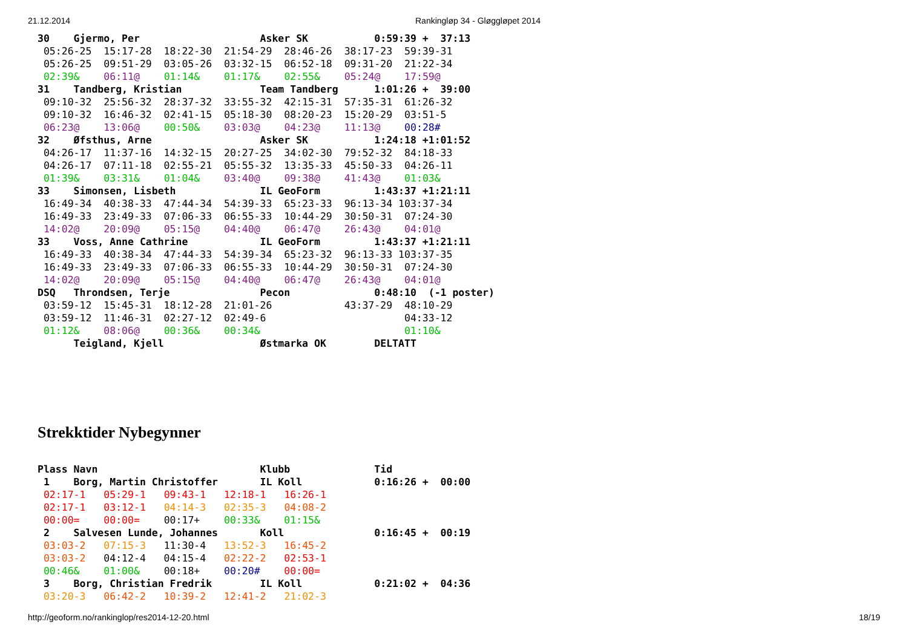21.12.2014 Rankingløp 34 - Gløggløpet 2014
30    Gjermo, Per                    Asker SK           0:59:39 +  37:13
 05:26-25  15:17-28  18:22-30  21:54-29  28:46-26  38:17-23  59:39-31
 05:26-25  09:51-29  03:05-26  03:32-15  06:52-18  09:31-20  21:22-34
 02:39&    06:11@    01:14&    01:17&    02:55&    05:24@    17:59@
31    Tandberg, Kristian             Team Tandberg      1:01:26 +  39:00
 09:10-32  25:56-32  28:37-32  33:55-32  42:15-31  57:35-31  61:26-32
 09:10-32  16:46-32  02:41-15  05:18-30  08:20-23  15:20-29  03:51-5
 06:23@    13:06@    00:50&    03:03@    04:23@    11:13@    00:28#
32    Øfsthus, Arne                  Asker SK           1:24:18 +1:01:52
 04:26-17  11:37-16  14:32-15  20:27-25  34:02-30  79:52-32  84:18-33
 04:26-17  07:11-18  02:55-21  05:55-32  13:35-33  45:50-33  04:26-11
 01:39&    03:31&    01:04&    03:40@    09:38@    41:43@    01:03&
33    Simonsen, Lisbeth              IL GeoForm         1:43:37 +1:21:11
 16:49-34  40:38-33  47:44-34  54:39-33  65:23-33  96:13-34 103:37-34
 16:49-33  23:49-33  07:06-33  06:55-33  10:44-29  30:50-31  07:24-30
 14:02@    20:09@    05:15@    04:40@    06:47@    26:43@    04:01@
33    Voss, Anne Cathrine            IL GeoForm         1:43:37 +1:21:11
 16:49-33  40:38-34  47:44-33  54:39-34  65:23-32  96:13-33 103:37-35
 16:49-33  23:49-33  07:06-33  06:55-33  10:44-29  30:50-31  07:24-30
 14:02@    20:09@    05:15@    04:40@    06:47@    26:43@    04:01@
DSQ   Throndsen, Terje               Pecon              0:48:10  (-1 poster)
 03:59-12  15:45-31  18:12-28  21:01-26            43:37-29  48:10-29
 03:59-12  11:46-31  02:27-12  02:49-6                       04:33-12
 01:12&    08:06@    00:36&    00:34&                        01:10&
      Teigland, Kjell                Østmarka OK        DELTATT
Strekktider Nybegynner
Plass Navn                           Klubb              Tid
 1    Borg, Martin Christoffer       IL Koll            0:16:26 +  00:00
 02:17-1   05:29-1   09:43-1   12:18-1   16:26-1
 02:17-1   03:12-1   04:14-3   02:35-3   04:08-2
 00:00=    00:00=    00:17+    00:33&    01:15&
 2    Salvesen Lunde, Johannes       Koll               0:16:45 +  00:19
 03:03-2   07:15-3   11:30-4   13:52-3   16:45-2
 03:03-2   04:12-4   04:15-4   02:22-2   02:53-1
 00:46&    01:00&    00:18+    00:20#    00:00=
 3    Borg, Christian Fredrik        IL Koll            0:21:02 +  04:36
 03:20-3   06:42-2   10:39-2   12:41-2   21:02-3
http://geoform.no/rankinglop/res2014-12-20.html 18/19